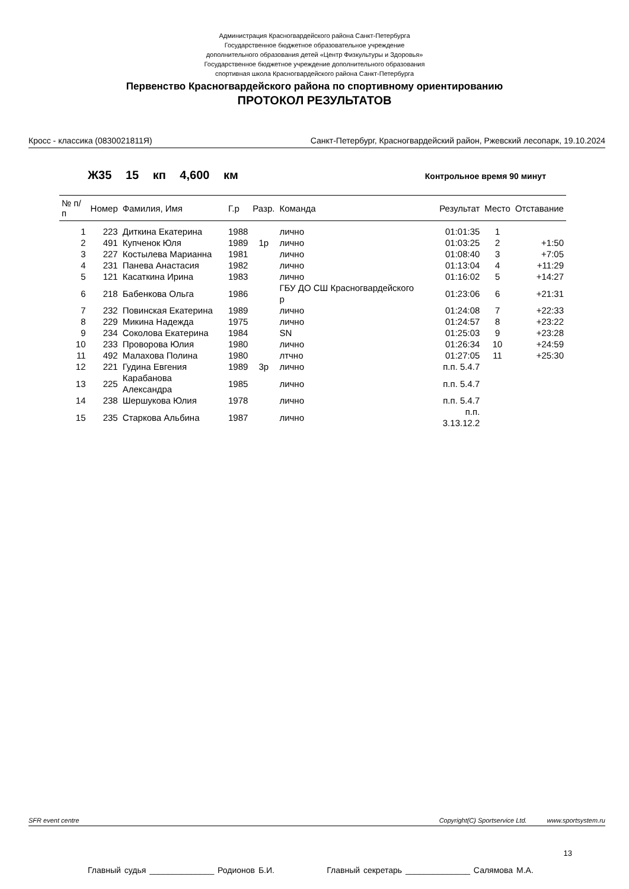Администрация Красногвардейского района Санкт-Петербурга
Государственное бюджетное образовательное учреждение
дополнительного образования детей «Центр Физкультуры и Здоровья»
Государственное бюджетное учреждение дополнительного образования
спортивная школа Красногвардейского района Санкт-Петербурга
Первенство Красногвардейского района по спортивному ориентированию
ПРОТОКОЛ РЕЗУЛЬТАТОВ
Кросс - классика (0830021811Я) Санкт-Петербург, Красногвардейский район, Ржевский лесопарк, 19.10.2024
Ж35 15 кп 4,600 км Контрольное время 90 минут
| № п/п | Номер | Фамилия, Имя | Г.р | Разр. | Команда | Результат | Место | Отставание |
| --- | --- | --- | --- | --- | --- | --- | --- | --- |
| 1 | 223 | Диткина Екатерина | 1988 | | лично | 01:01:35 | 1 | |
| 2 | 491 | Купченок Юля | 1989 | 1р | лично | 01:03:25 | 2 | +1:50 |
| 3 | 227 | Костылева Марианна | 1981 | | лично | 01:08:40 | 3 | +7:05 |
| 4 | 231 | Панева Анастасия | 1982 | | лично | 01:13:04 | 4 | +11:29 |
| 5 | 121 | Касаткина Ирина | 1983 | | лично | 01:16:02 | 5 | +14:27 |
| 6 | 218 | Бабенкова Ольга | 1986 | | ГБУ ДО СШ Красногвардейского р | 01:23:06 | 6 | +21:31 |
| 7 | 232 | Повинская Екатерина | 1989 | | лично | 01:24:08 | 7 | +22:33 |
| 8 | 229 | Микина Надежда | 1975 | | лично | 01:24:57 | 8 | +23:22 |
| 9 | 234 | Соколова Екатерина | 1984 | | SN | 01:25:03 | 9 | +23:28 |
| 10 | 233 | Проворова Юлия | 1980 | | лично | 01:26:34 | 10 | +24:59 |
| 11 | 492 | Малахова Полина | 1980 | | лтчно | 01:27:05 | 11 | +25:30 |
| 12 | 221 | Гудина Евгения | 1989 | 3р | лично | п.п. 5.4.7 | | |
| 13 | 225 | Карабанова Александра | 1985 | | лично | п.п. 5.4.7 | | |
| 14 | 238 | Шершукова Юлия | 1978 | | лично | п.п. 5.4.7 | | |
| 15 | 235 | Старкова Альбина | 1987 | | лично | п.п. 3.13.12.2 | | |
SFR event centre Copyright(C) Sportservice Ltd. www.sportsystem.ru
13
Главный судья ______________ Родионов Б.И. Главный секретарь ______________ Салямова М.А.